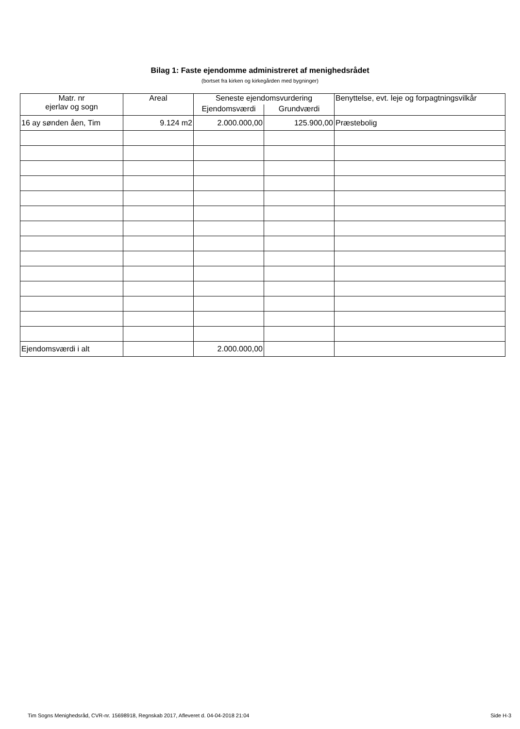Bilag 1: Faste ejendomme administreret af menighedsrådet
(bortset fra kirken og kirkegården med bygninger)
| Matr. nr ejerlav og sogn | Areal | Seneste ejendomsvurdering | | Benyttelse, evt. leje og forpagtningsvilkår |
| --- | --- | --- | --- | --- |
| | | Ejendomsværdi | Grundværdi | |
| 16 ay sønden åen, Tim | 9.124 m2 | 2.000.000,00 | 125.900,00 | Præstebolig |
| Ejendomsværdi i alt | | 2.000.000,00 | | |
Tim Sogns Menighedsråd, CVR-nr. 15698918, Regnskab 2017, Afleveret d. 04-04-2018 21:04 Side H-3